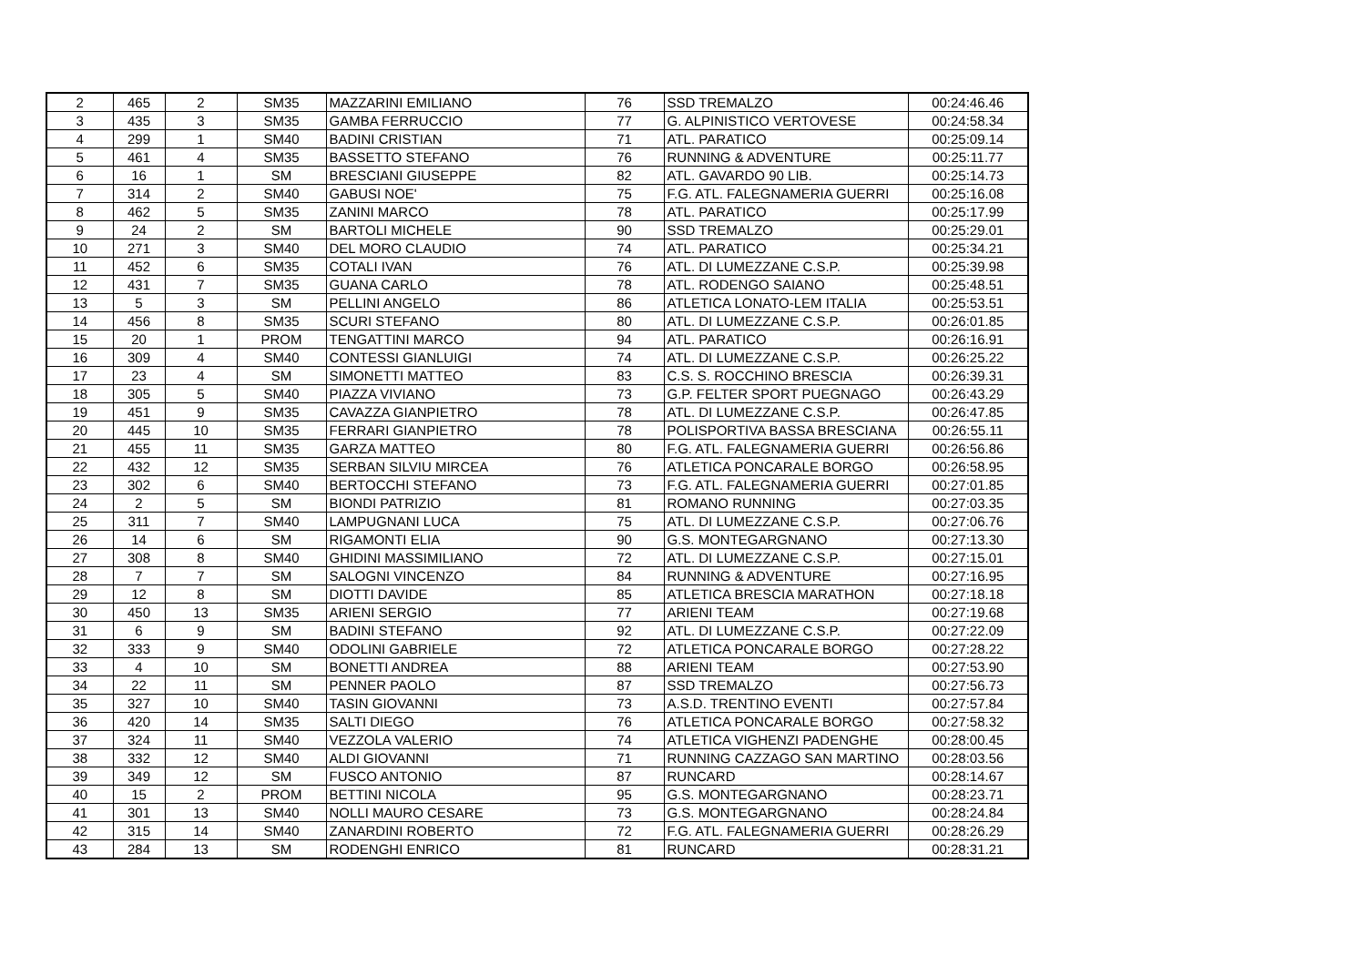| 2 | 465 | 2 | SM35 | MAZZARINI EMILIANO | 76 | SSD TREMALZO | 00:24:46.46 |
| 3 | 435 | 3 | SM35 | GAMBA FERRUCCIO | 77 | G. ALPINISTICO VERTOVESE | 00:24:58.34 |
| 4 | 299 | 1 | SM40 | BADINI CRISTIAN | 71 | ATL. PARATICO | 00:25:09.14 |
| 5 | 461 | 4 | SM35 | BASSETTO STEFANO | 76 | RUNNING & ADVENTURE | 00:25:11.77 |
| 6 | 16 | 1 | SM | BRESCIANI GIUSEPPE | 82 | ATL. GAVARDO 90 LIB. | 00:25:14.73 |
| 7 | 314 | 2 | SM40 | GABUSI NOE' | 75 | F.G. ATL. FALEGNAMERIA GUERRI | 00:25:16.08 |
| 8 | 462 | 5 | SM35 | ZANINI MARCO | 78 | ATL. PARATICO | 00:25:17.99 |
| 9 | 24 | 2 | SM | BARTOLI MICHELE | 90 | SSD TREMALZO | 00:25:29.01 |
| 10 | 271 | 3 | SM40 | DEL MORO CLAUDIO | 74 | ATL. PARATICO | 00:25:34.21 |
| 11 | 452 | 6 | SM35 | COTALI IVAN | 76 | ATL. DI LUMEZZANE C.S.P. | 00:25:39.98 |
| 12 | 431 | 7 | SM35 | GUANA CARLO | 78 | ATL. RODENGO SAIANO | 00:25:48.51 |
| 13 | 5 | 3 | SM | PELLINI ANGELO | 86 | ATLETICA LONATO-LEM ITALIA | 00:25:53.51 |
| 14 | 456 | 8 | SM35 | SCURI STEFANO | 80 | ATL. DI LUMEZZANE C.S.P. | 00:26:01.85 |
| 15 | 20 | 1 | PROM | TENGATTINI MARCO | 94 | ATL. PARATICO | 00:26:16.91 |
| 16 | 309 | 4 | SM40 | CONTESSI GIANLUIGI | 74 | ATL. DI LUMEZZANE C.S.P. | 00:26:25.22 |
| 17 | 23 | 4 | SM | SIMONETTI MATTEO | 83 | C.S. S. ROCCHINO BRESCIA | 00:26:39.31 |
| 18 | 305 | 5 | SM40 | PIAZZA VIVIANO | 73 | G.P. FELTER SPORT PUEGNAGO | 00:26:43.29 |
| 19 | 451 | 9 | SM35 | CAVAZZA GIANPIETRO | 78 | ATL. DI LUMEZZANE C.S.P. | 00:26:47.85 |
| 20 | 445 | 10 | SM35 | FERRARI GIANPIETRO | 78 | POLISPORTIVA BASSA BRESCIANA | 00:26:55.11 |
| 21 | 455 | 11 | SM35 | GARZA MATTEO | 80 | F.G. ATL. FALEGNAMERIA GUERRI | 00:26:56.86 |
| 22 | 432 | 12 | SM35 | SERBAN SILVIU MIRCEA | 76 | ATLETICA PONCARALE BORGO | 00:26:58.95 |
| 23 | 302 | 6 | SM40 | BERTOCCHI STEFANO | 73 | F.G. ATL. FALEGNAMERIA GUERRI | 00:27:01.85 |
| 24 | 2 | 5 | SM | BIONDI PATRIZIO | 81 | ROMANO RUNNING | 00:27:03.35 |
| 25 | 311 | 7 | SM40 | LAMPUGNANI LUCA | 75 | ATL. DI LUMEZZANE C.S.P. | 00:27:06.76 |
| 26 | 14 | 6 | SM | RIGAMONTI ELIA | 90 | G.S. MONTEGARGNANO | 00:27:13.30 |
| 27 | 308 | 8 | SM40 | GHIDINI MASSIMILIANO | 72 | ATL. DI LUMEZZANE C.S.P. | 00:27:15.01 |
| 28 | 7 | 7 | SM | SALOGNI VINCENZO | 84 | RUNNING & ADVENTURE | 00:27:16.95 |
| 29 | 12 | 8 | SM | DIOTTI DAVIDE | 85 | ATLETICA BRESCIA MARATHON | 00:27:18.18 |
| 30 | 450 | 13 | SM35 | ARIENI SERGIO | 77 | ARIENI TEAM | 00:27:19.68 |
| 31 | 6 | 9 | SM | BADINI STEFANO | 92 | ATL. DI LUMEZZANE C.S.P. | 00:27:22.09 |
| 32 | 333 | 9 | SM40 | ODOLINI GABRIELE | 72 | ATLETICA PONCARALE BORGO | 00:27:28.22 |
| 33 | 4 | 10 | SM | BONETTI ANDREA | 88 | ARIENI TEAM | 00:27:53.90 |
| 34 | 22 | 11 | SM | PENNER PAOLO | 87 | SSD TREMALZO | 00:27:56.73 |
| 35 | 327 | 10 | SM40 | TASIN GIOVANNI | 73 | A.S.D. TRENTINO EVENTI | 00:27:57.84 |
| 36 | 420 | 14 | SM35 | SALTI DIEGO | 76 | ATLETICA PONCARALE BORGO | 00:27:58.32 |
| 37 | 324 | 11 | SM40 | VEZZOLA VALERIO | 74 | ATLETICA VIGHENZI PADENGHE | 00:28:00.45 |
| 38 | 332 | 12 | SM40 | ALDI GIOVANNI | 71 | RUNNING CAZZAGO SAN MARTINO | 00:28:03.56 |
| 39 | 349 | 12 | SM | FUSCO ANTONIO | 87 | RUNCARD | 00:28:14.67 |
| 40 | 15 | 2 | PROM | BETTINI NICOLA | 95 | G.S. MONTEGARGNANO | 00:28:23.71 |
| 41 | 301 | 13 | SM40 | NOLLI MAURO CESARE | 73 | G.S. MONTEGARGNANO | 00:28:24.84 |
| 42 | 315 | 14 | SM40 | ZANARDINI ROBERTO | 72 | F.G. ATL. FALEGNAMERIA GUERRI | 00:28:26.29 |
| 43 | 284 | 13 | SM | RODENGHI ENRICO | 81 | RUNCARD | 00:28:31.21 |